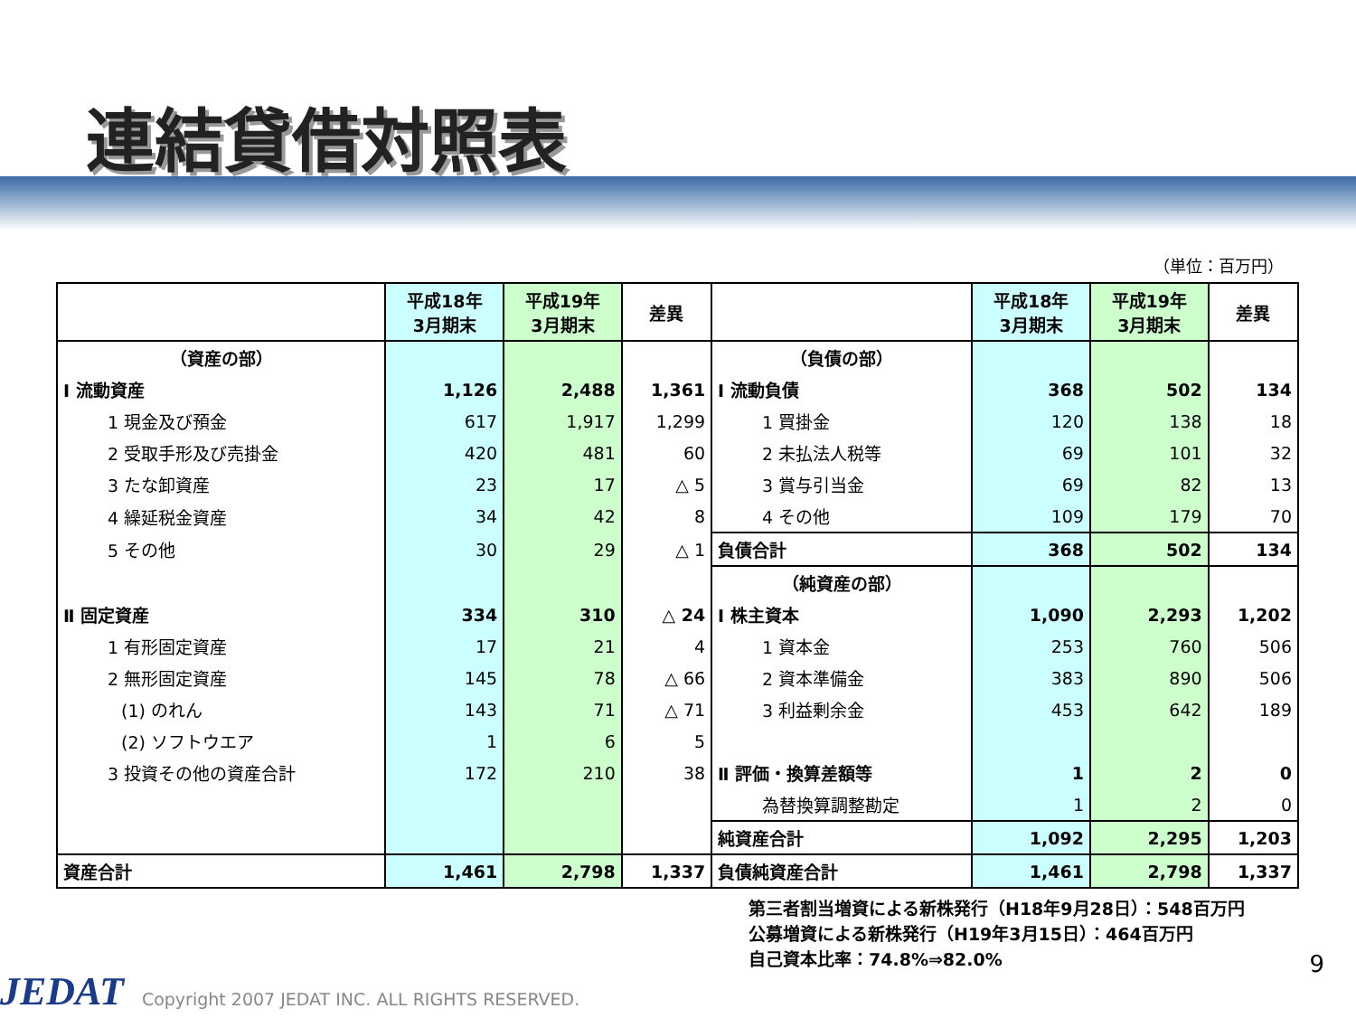連結貸借対照表
（単位：百万円）
| | 平成18年 3月期末 | 平成19年 3月期末 | 差異 | | 平成18年 3月期末 | 平成19年 3月期末 | 差異 |
| --- | --- | --- | --- | --- | --- | --- | --- |
| （資産の部） | | | | （負債の部） | | | |
| Ⅰ 流動資産 | 1,126 | 2,488 | 1,361 | Ⅰ 流動負債 | 368 | 502 | 134 |
| 1 現金及び預金 | 617 | 1,917 | 1,299 | 1 買掛金 | 120 | 138 | 18 |
| 2 受取手形及び売掛金 | 420 | 481 | 60 | 2 未払法人税等 | 69 | 101 | 32 |
| 3 たな卸資産 | 23 | 17 | △ 5 | 3 賞与引当金 | 69 | 82 | 13 |
| 4 繰延税金資産 | 34 | 42 | 8 | 4 その他 | 109 | 179 | 70 |
| 5 その他 | 30 | 29 | △ 1 | 負債合計 | 368 | 502 | 134 |
| | | | | （純資産の部） | | | |
| Ⅱ 固定資産 | 334 | 310 | △ 24 | Ⅰ 株主資本 | 1,090 | 2,293 | 1,202 |
| 1 有形固定資産 | 17 | 21 | 4 | 1 資本金 | 253 | 760 | 506 |
| 2 無形固定資産 | 145 | 78 | △ 66 | 2 資本準備金 | 383 | 890 | 506 |
| (1) のれん | 143 | 71 | △ 71 | 3 利益剰余金 | 453 | 642 | 189 |
| (2) ソフトウエア | 1 | 6 | 5 | | | | |
| 3 投資その他の資産合計 | 172 | 210 | 38 | Ⅱ 評価・換算差額等 | 1 | 2 | 0 |
| | | | | 為替換算調整勘定 | 1 | 2 | 0 |
| | | | | 純資産合計 | 1,092 | 2,295 | 1,203 |
| 資産合計 | 1,461 | 2,798 | 1,337 | 負債純資産合計 | 1,461 | 2,798 | 1,337 |
第三者割当増資による新株発行（H18年9月28日）：548百万円
公募増資による新株発行（H19年3月15日）：464百万円
自己資本比率：74.8%⇒82.0%
9
JEDAT
Copyright 2007 JEDAT INC. ALL RIGHTS RESERVED.